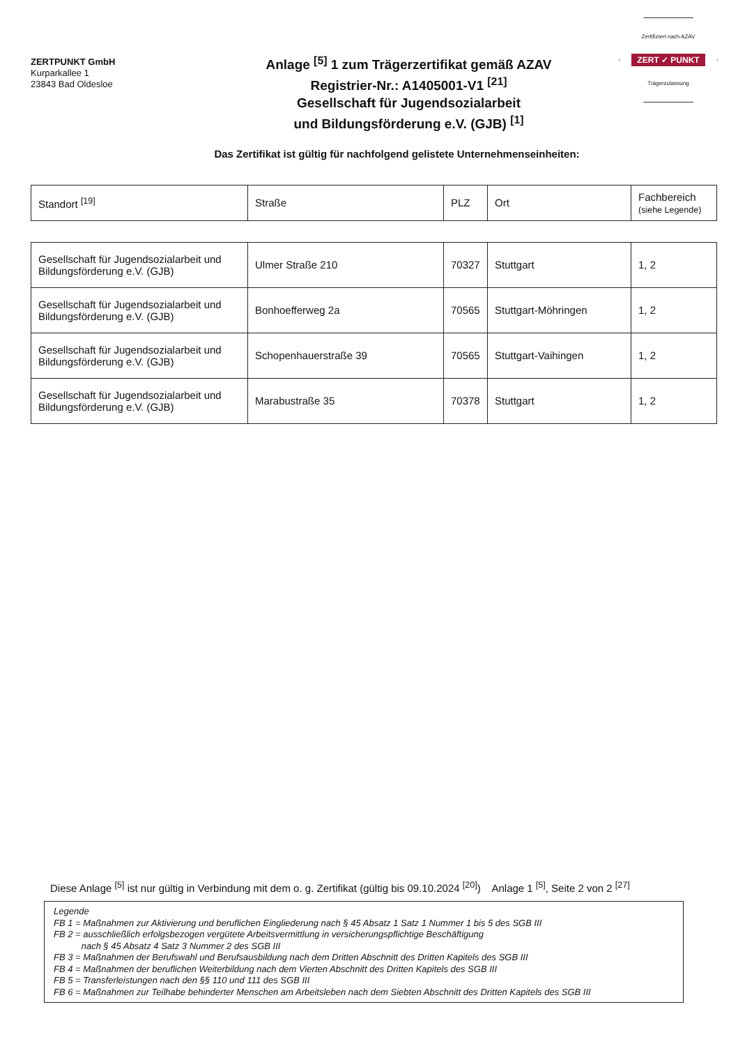ZERTPUNKT GmbH
Kurparkallee 1
23843 Bad Oldesloe
Anlage <sup>[5]</sup> 1 zum Trägerzertifikat gemäß AZAV
Registrier-Nr.: A1405001-V1 <sup>[21]</sup>
Gesellschaft für Jugendsozialarbeit
und Bildungsförderung e.V. (GJB) <sup>[1]</sup>
Zertifiziert nach AZAV
ZERT ✓ PUNKT
Trägerzulassung
Das Zertifikat ist gültig für nachfolgend gelistete Unternehmenseinheiten:
| Standort <sup>[19]</sup> | Straße | PLZ | Ort | Fachbereich (siehe Legende) |
| Gesellschaft für Jugendsozialarbeit und Bildungsförderung e.V. (GJB) | Ulmer Straße 210 | 70327 | Stuttgart | 1, 2 |
| Gesellschaft für Jugendsozialarbeit und Bildungsförderung e.V. (GJB) | Bonhoefferweg 2a | 70565 | Stuttgart-Möhringen | 1, 2 |
| Gesellschaft für Jugendsozialarbeit und Bildungsförderung e.V. (GJB) | Schopenhauerstraße 39 | 70565 | Stuttgart-Vaihingen | 1, 2 |
| Gesellschaft für Jugendsozialarbeit und Bildungsförderung e.V. (GJB) | Marabustraße 35 | 70378 | Stuttgart | 1, 2 |
Diese Anlage <sup>[5]</sup> ist nur gültig in Verbindung mit dem o. g. Zertifikat (gültig bis 09.10.2024 <sup>[20]</sup>) Anlage 1 <sup>[5]</sup>, Seite 2 von 2 <sup>[27]</sup>
Legende
FB 1 = Maßnahmen zur Aktivierung und beruflichen Eingliederung nach § 45 Absatz 1 Satz 1 Nummer 1 bis 5 des SGB III
FB 2 = ausschließlich erfolgsbezogen vergütete Arbeitsvermittlung in versicherungspflichtige Beschäftigung
nach § 45 Absatz 4 Satz 3 Nummer 2 des SGB III
FB 3 = Maßnahmen der Berufswahl und Berufsausbildung nach dem Dritten Abschnitt des Dritten Kapitels des SGB III
FB 4 = Maßnahmen der beruflichen Weiterbildung nach dem Vierten Abschnitt des Dritten Kapitels des SGB III
FB 5 = Transferleistungen nach den §§ 110 und 111 des SGB III
FB 6 = Maßnahmen zur Teilhabe behinderter Menschen am Arbeitsleben nach dem Siebten Abschnitt des Dritten Kapitels des SGB III